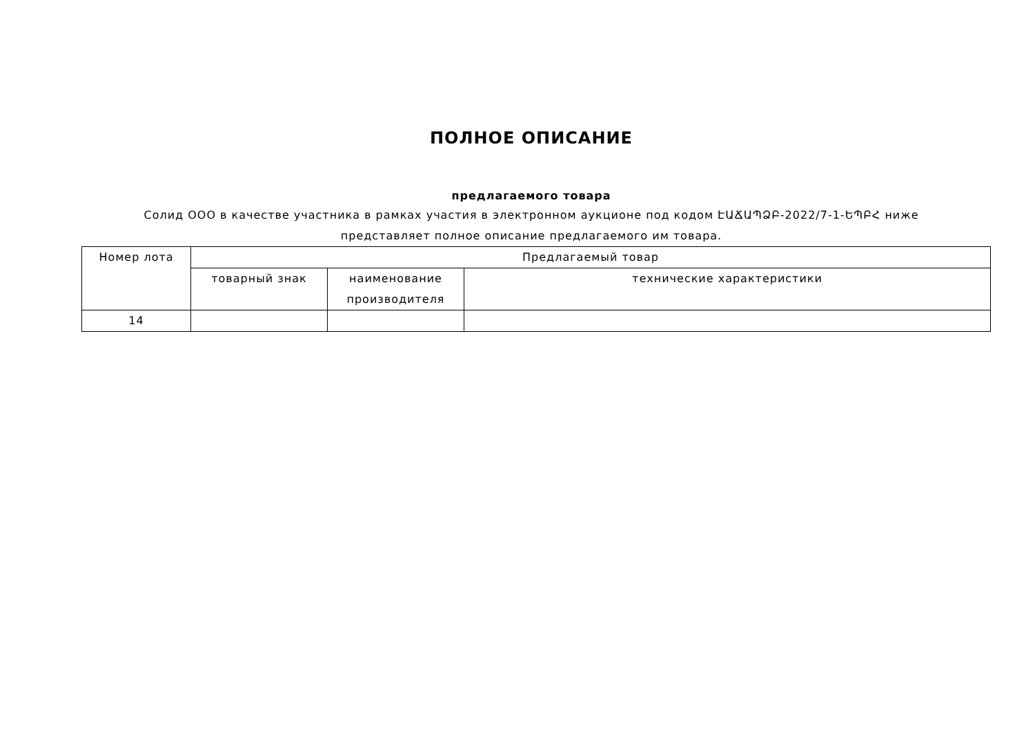ПОЛНОЕ ОПИСАНИЕ
предлагаемого товара
Солид ООО в качестве участника в рамках участия в электронном аукционе под кодом ԷԱՃԱՊՁԲ-2022/7-1-ԵՊԲՀ ниже представляет полное описание предлагаемого им товара.
| Номер лота | Предлагаемый товар | | |
| --- | --- | --- | --- |
| | товарный знак | наименование производителя | технические характеристики |
| 14 | | | |